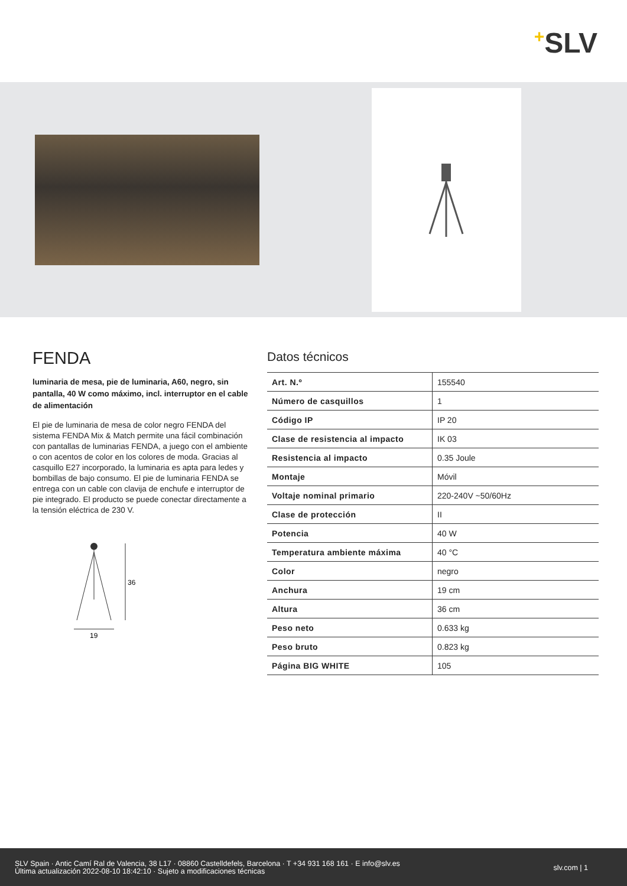+SLV
FENDA
luminaria de mesa, pie de luminaria, A60, negro, sin pantalla, 40 W como máximo, incl. interruptor en el cable de alimentación
El pie de luminaria de mesa de color negro FENDA del sistema FENDA Mix & Match permite una fácil combinación con pantallas de luminarias FENDA, a juego con el ambiente o con acentos de color en los colores de moda. Gracias al casquillo E27 incorporado, la luminaria es apta para ledes y bombillas de bajo consumo. El pie de luminaria FENDA se entrega con un cable con clavija de enchufe e interruptor de pie integrado. El producto se puede conectar directamente a la tensión eléctrica de 230 V.
36
19
Datos técnicos
| Art. N.º | 155540 |
| Número de casquillos | 1 |
| Código IP | IP 20 |
| Clase de resistencia al impacto | IK 03 |
| Resistencia al impacto | 0.35 Joule |
| Montaje | Móvil |
| Voltaje nominal primario | 220-240V ~50/60Hz |
| Clase de protección | II |
| Potencia | 40 W |
| Temperatura ambiente máxima | 40 °C |
| Color | negro |
| Anchura | 19 cm |
| Altura | 36 cm |
| Peso neto | 0.633 kg |
| Peso bruto | 0.823 kg |
| Página BIG WHITE | 105 |
SLV Spain · Antic Camí Ral de Valencia, 38 L17 · 08860 Castelldefels, Barcelona · T +34 931 168 161 · E info@slv.es
Última actualización 2022-08-10 18:42:10 · Sujeto a modificaciones técnicas
slv.com | 1